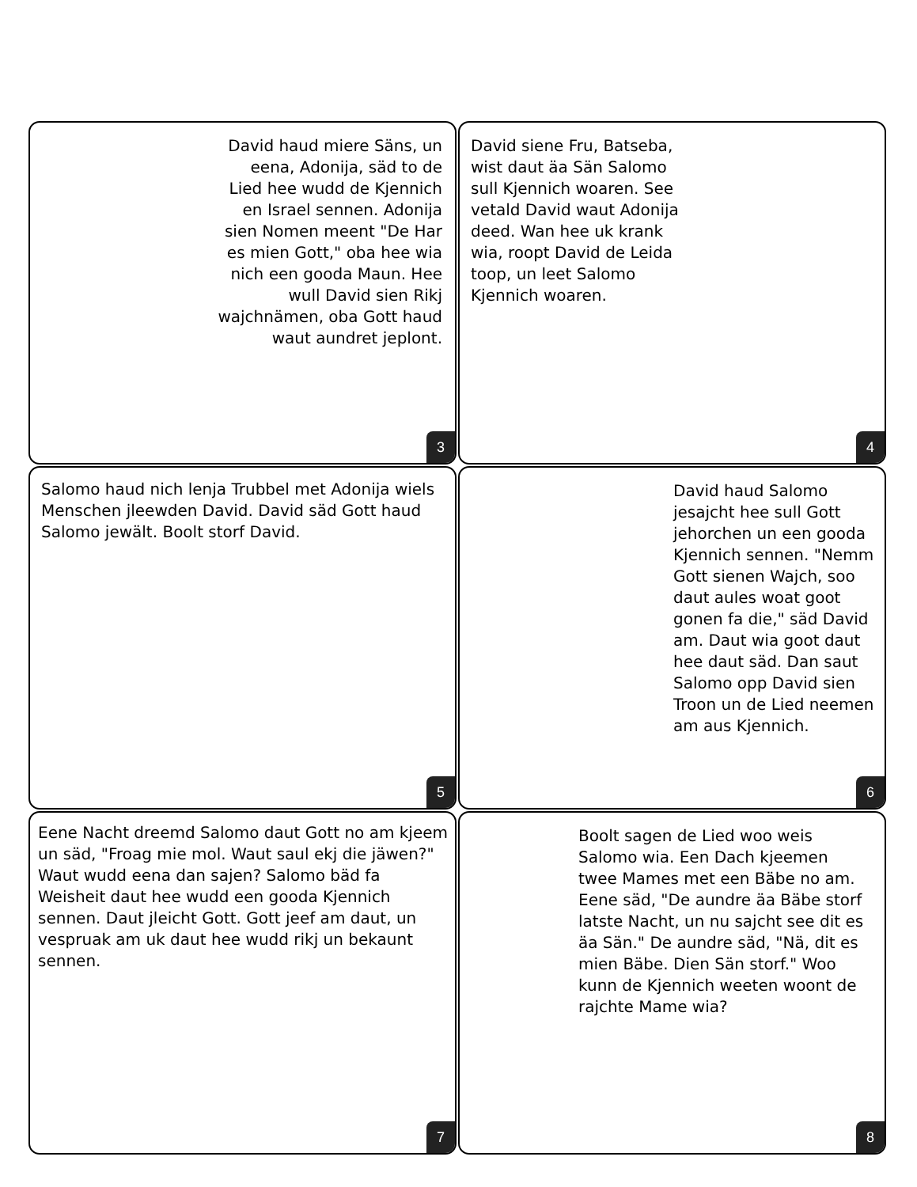David haud miere Säns, un eena, Adonija, säd to de Lied hee wudd de Kjennich en Israel sennen. Adonija sien Nomen meent "De Har es mien Gott," oba hee wia nich een gooda Maun. Hee wull David sien Rikj wajchnämen, oba Gott haud waut aundret jeplont.
3
David siene Fru, Batseba, wist daut äa Sän Salomo sull Kjennich woaren. See vetald David waut Adonija deed. Wan hee uk krank wia, roopt David de Leida toop, un leet Salomo Kjennich woaren.
4
Salomo haud nich lenja Trubbel met Adonija wiels Menschen jleewden David. David säd Gott haud Salomo jewält. Boolt storf David.
5
David haud Salomo jesajcht hee sull Gott jehorchen un een gooda Kjennich sennen. "Nemm Gott sienen Wajch, soo daut aules woat goot gonen fa die," säd David am. Daut wia goot daut hee daut säd. Dan saut Salomo opp David sien Troon un de Lied neemen am aus Kjennich.
6
Eene Nacht dreemd Salomo daut Gott no am kjeem un säd, "Froag mie mol. Waut saul ekj die jäwen?" Waut wudd eena dan sajen? Salomo bäd fa Weisheit daut hee wudd een gooda Kjennich sennen. Daut jleicht Gott. Gott jeef am daut, un vespruak am uk daut hee wudd rikj un bekaunt sennen.
7
Boolt sagen de Lied woo weis Salomo wia. Een Dach kjeemen twee Mames met een Bäbe no am. Eene säd, "De aundre äa Bäbe storf latste Nacht, un nu sajcht see dit es äa Sän." De aundre säd, "Nä, dit es mien Bäbe. Dien Sän storf." Woo kunn de Kjennich weeten woont de rajchte Mame wia?
8